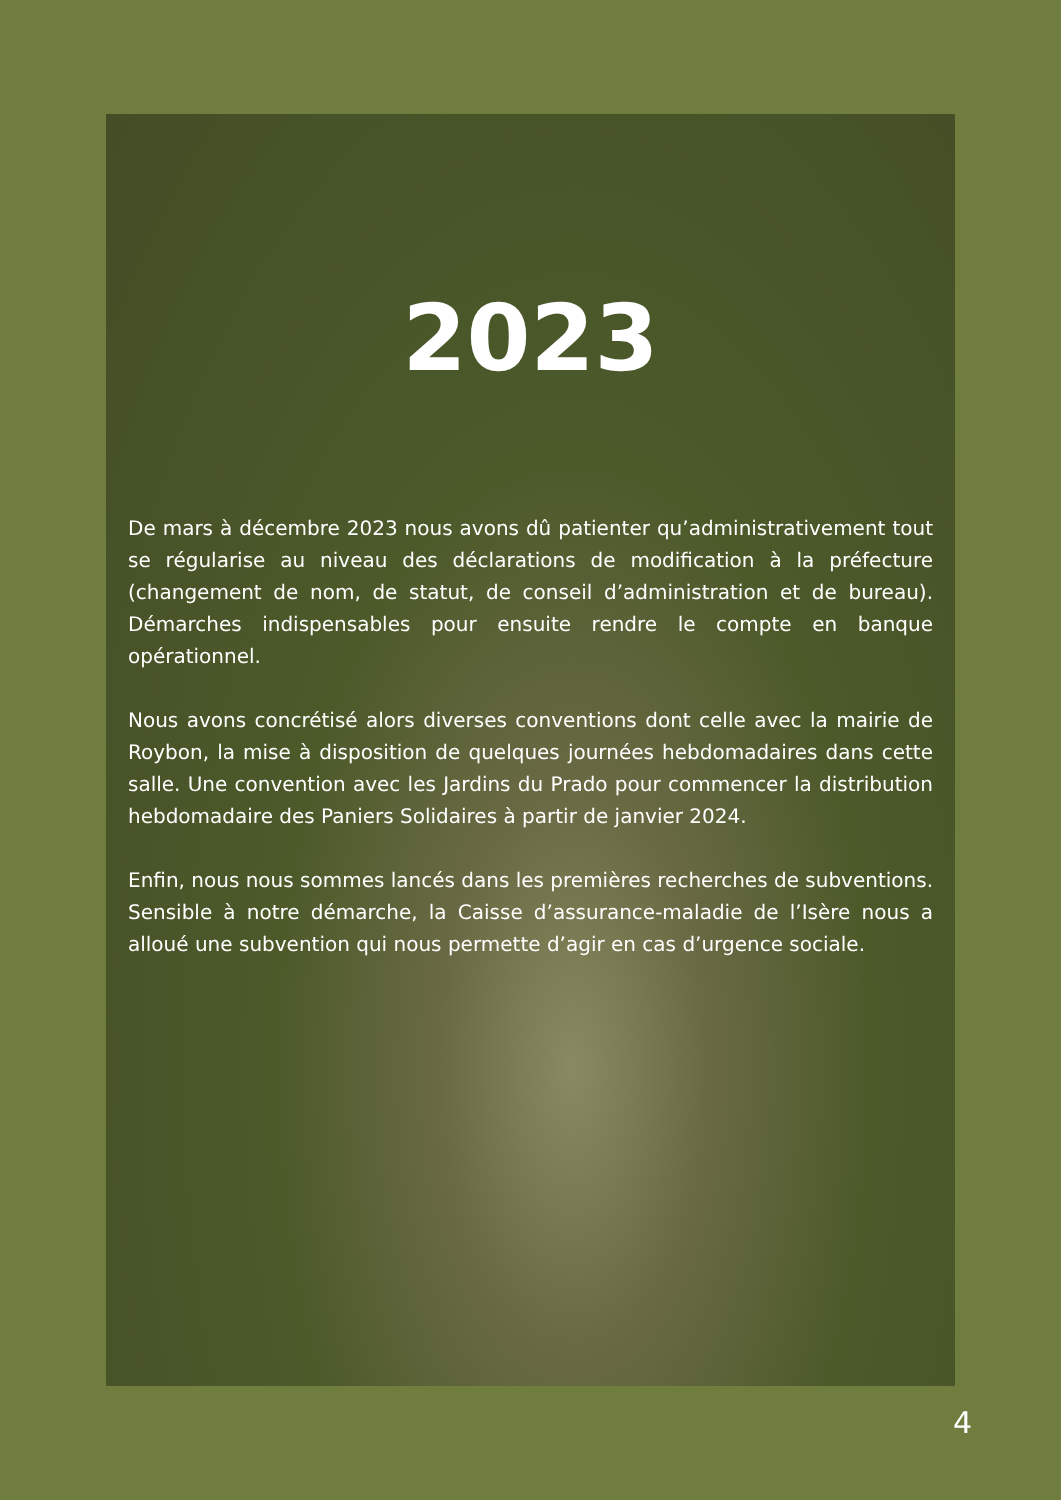2023
De mars à décembre 2023 nous avons dû patienter qu’administrativement tout se régularise au niveau des déclarations de modification à la préfecture (changement de nom, de statut, de conseil d’administration et de bureau). Démarches indispensables pour ensuite rendre le compte en banque opérationnel.
Nous avons concrétisé alors diverses conventions dont celle avec la mairie de Roybon, la mise à disposition de quelques journées hebdomadaires dans cette salle. Une convention avec les Jardins du Prado pour commencer la distribution hebdomadaire des Paniers Solidaires à partir de janvier 2024.
Enfin, nous nous sommes lancés dans les premières recherches de subventions. Sensible à notre démarche, la Caisse d’assurance-maladie de l’Isère nous a alloué une subvention qui nous permette d’agir en cas d’urgence sociale.
4